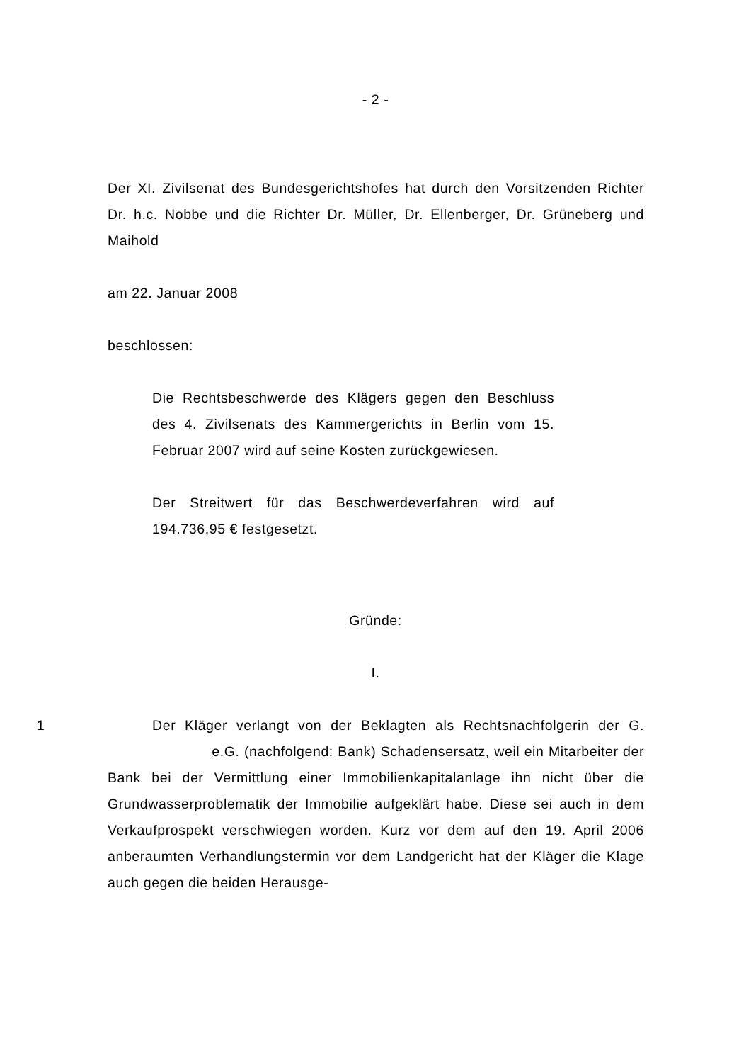- 2 -
Der XI. Zivilsenat des Bundesgerichtshofes hat durch den Vorsitzenden Richter Dr. h.c. Nobbe und die Richter Dr. Müller, Dr. Ellenberger, Dr. Grüneberg und Maihold
am 22. Januar 2008
beschlossen:
Die Rechtsbeschwerde des Klägers gegen den Beschluss des 4. Zivilsenats des Kammergerichts in Berlin vom 15. Februar 2007 wird auf seine Kosten zurückgewiesen.
Der Streitwert für das Beschwerdeverfahren wird auf 194.736,95 € festgesetzt.
Gründe:
I.
1 Der Kläger verlangt von der Beklagten als Rechtsnachfolgerin der G. e.G. (nachfolgend: Bank) Schadensersatz, weil ein Mitarbeiter der Bank bei der Vermittlung einer Immobilienkapitalanlage ihn nicht über die Grundwasserproblematik der Immobilie aufgeklärt habe. Diese sei auch in dem Verkaufprospekt verschwiegen worden. Kurz vor dem auf den 19. April 2006 anberaumten Verhandlungstermin vor dem Landgericht hat der Kläger die Klage auch gegen die beiden Herausge-